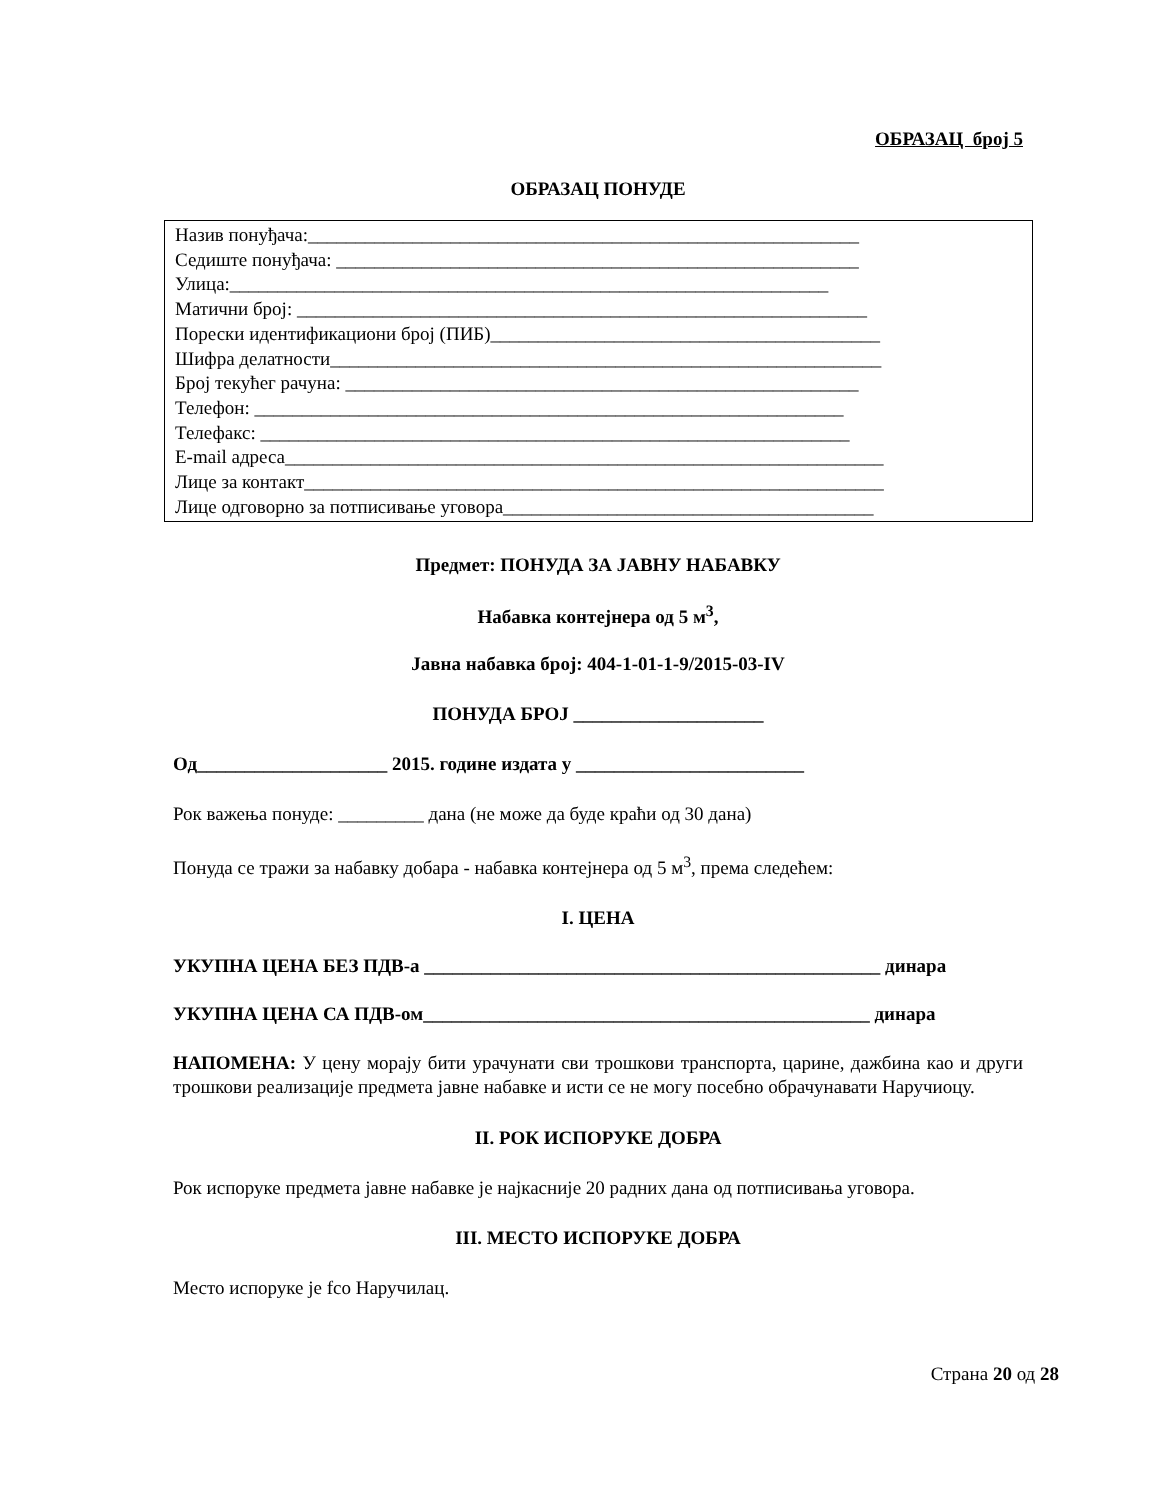ОБРАЗАЦ број 5
ОБРАЗАЦ ПОНУДЕ
Назив понуђача:__________________________________________________________
Седиште понуђача: _______________________________________________________
Улица:_______________________________________________________________
Матични број: ____________________________________________________________
Порески идентификациони број (ПИБ)_________________________________________
Шифра делатности__________________________________________________________
Број текућег рачуна: ______________________________________________________
Телефон: ______________________________________________________________
Телефакс: ______________________________________________________________
E-mail адреса_______________________________________________________________
Лице за контакт_____________________________________________________________
Лице одговорно за потписивање уговора_______________________________________
Предмет: ПОНУДА ЗА ЈАВНУ НАБАВКУ
Набавка контејнера од 5 м<sup>3</sup>,
Јавна набавка број: 404-1-01-1-9/2015-03-IV
ПОНУДА БРОЈ ____________________
Од____________________ 2015. године издата у ________________________
Рок важења понуде: _________ дана (не може да буде краћи од 30 дана)
Понуда се тражи за набавку добара - набавка контејнера од 5 м<sup>3</sup>, према следећем:
I. ЦЕНА
УКУПНА ЦЕНА БЕЗ ПДВ-а ________________________________________________ динара
УКУПНА ЦЕНА СА ПДВ-ом_______________________________________________ динара
НАПОМЕНА: У цену морају бити урачунати сви трошкови транспорта, царине, дажбина као и други трошкови реализације предмета јавне набавке и исти се не могу посебно обрачунавати Наручиоцу.
II. РОК ИСПОРУКЕ ДОБРА
Рок испоруке предмета јавне набавке је најкасније 20 радних дана од потписивања уговора.
III. МЕСТО ИСПОРУКЕ ДОБРА
Место испоруке је fco Наручилац.
Страна 20 од 28